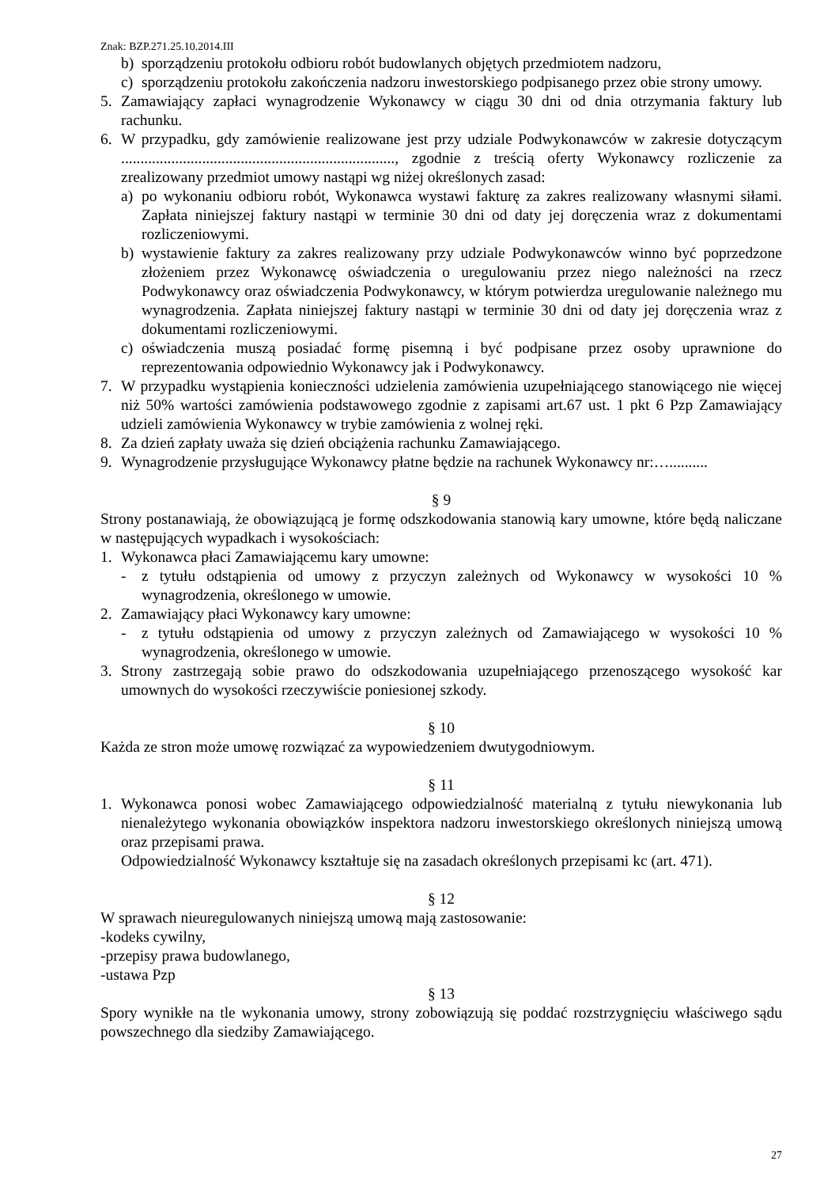Znak: BZP.271.25.10.2014.III
b) sporządzeniu protokołu odbioru robót budowlanych objętych przedmiotem nadzoru,
c) sporządzeniu protokołu zakończenia nadzoru inwestorskiego podpisanego przez obie strony umowy.
5. Zamawiający zapłaci wynagrodzenie Wykonawcy w ciągu 30 dni od dnia otrzymania faktury lub rachunku.
6. W przypadku, gdy zamówienie realizowane jest przy udziale Podwykonawców w zakresie dotyczącym ......................................................................., zgodnie z treścią oferty Wykonawcy rozliczenie za zrealizowany przedmiot umowy nastąpi wg niżej określonych zasad:
a) po wykonaniu odbioru robót, Wykonawca wystawi fakturę za zakres realizowany własnymi siłami. Zapłata niniejszej faktury nastąpi w terminie 30 dni od daty jej doręczenia wraz z dokumentami rozliczeniowymi.
b) wystawienie faktury za zakres realizowany przy udziale Podwykonawców winno być poprzedzone złożeniem przez Wykonawcę oświadczenia o uregulowaniu przez niego należności na rzecz Podwykonawcy oraz oświadczenia Podwykonawcy, w którym potwierdza uregulowanie należnego mu wynagrodzenia. Zapłata niniejszej faktury nastąpi w terminie 30 dni od daty jej doręczenia wraz z dokumentami rozliczeniowymi.
c) oświadczenia muszą posiadać formę pisemną i być podpisane przez osoby uprawnione do reprezentowania odpowiednio Wykonawcy jak i Podwykonawcy.
7. W przypadku wystąpienia konieczności udzielenia zamówienia uzupełniającego stanowiącego nie więcej niż 50% wartości zamówienia podstawowego zgodnie z zapisami art.67 ust. 1 pkt 6 Pzp Zamawiający udzieli zamówienia Wykonawcy w trybie zamówienia z wolnej ręki.
8. Za dzień zapłaty uważa się dzień obciążenia rachunku Zamawiającego.
9. Wynagrodzenie przysługujące Wykonawcy płatne będzie na rachunek Wykonawcy nr:…..........
§ 9
Strony postanawiają, że obowiązującą je formę odszkodowania stanowią kary umowne, które będą naliczane w następujących wypadkach i wysokościach:
1. Wykonawca płaci Zamawiającemu kary umowne:
- z tytułu odstąpienia od umowy z przyczyn zależnych od Wykonawcy w wysokości 10 % wynagrodzenia, określonego w umowie.
2. Zamawiający płaci Wykonawcy kary umowne:
- z tytułu odstąpienia od umowy z przyczyn zależnych od Zamawiającego w wysokości 10 % wynagrodzenia, określonego w umowie.
3. Strony zastrzegają sobie prawo do odszkodowania uzupełniającego przenoszącego wysokość kar umownych do wysokości rzeczywiście poniesionej szkody.
§ 10
Każda ze stron może umowę rozwiązać za wypowiedzeniem dwutygodniowym.
§ 11
1. Wykonawca ponosi wobec Zamawiającego odpowiedzialność materialną z tytułu niewykonania lub nienależytego wykonania obowiązków inspektora nadzoru inwestorskiego określonych niniejszą umową oraz przepisami prawa.
Odpowiedzialność Wykonawcy kształtuje się na zasadach określonych przepisami kc (art. 471).
§ 12
W sprawach nieuregulowanych niniejszą umową mają zastosowanie:
-kodeks cywilny,
-przepisy prawa budowlanego,
-ustawa Pzp
§ 13
Spory wynikłe na tle wykonania umowy, strony zobowiązują się poddać rozstrzygnięciu właściwego sądu powszechnego dla siedziby Zamawiającego.
27